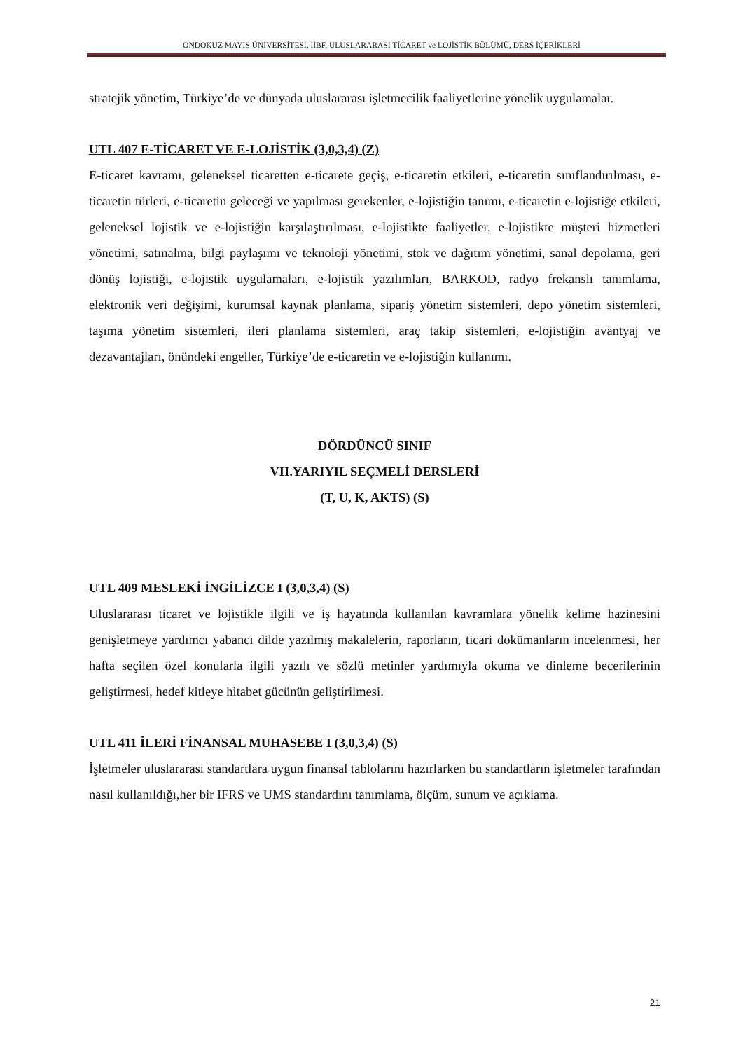ONDOKUZ MAYIS ÜNİVERSİTESİ, İİBF, ULUSLARARASI TİCARET ve LOJİSTİK BÖLÜMÜ, DERS İÇERİKLERİ
stratejik yönetim, Türkiye’de ve dünyada uluslararası işletmecilik faaliyetlerine yönelik uygulamalar.
UTL 407 E-TİCARET VE E-LOJİSTİK (3,0,3,4) (Z)
E-ticaret kavramı, geleneksel ticaretten e-ticarete geçiş, e-ticaretin etkileri, e-ticaretin sınıflandırılması, e-ticaretin türleri, e-ticaretin geleceği ve yapılması gerekenler, e-lojistiğin tanımı, e-ticaretin e-lojistiğe etkileri, geleneksel lojistik ve e-lojistiğin karşılaştırılması, e-lojistikte faaliyetler, e-lojistikte müşteri hizmetleri yönetimi, satınalma, bilgi paylaşımı ve teknoloji yönetimi, stok ve dağıtım yönetimi, sanal depolama, geri dönüş lojistiği, e-lojistik uygulamaları, e-lojistik yazılımları, BARKOD, radyo frekanslı tanımlama, elektronik veri değişimi, kurumsal kaynak planlama, sipariş yönetim sistemleri, depo yönetim sistemleri, taşıma yönetim sistemleri, ileri planlama sistemleri, araç takip sistemleri, e-lojistiğin avantyaj ve dezavantajları, önündeki engeller, Türkiye’de e-ticaretin ve e-lojistiğin kullanımı.
DÖRDÜNCÜ SINIF
VII.YARIYIL SEÇMELİ DERSLERİ
(T, U, K, AKTS) (S)
UTL 409 MESLEKİ İNGİLİZCE I (3,0,3,4) (S)
Uluslararası ticaret ve lojistikle ilgili ve iş hayatında kullanılan kavramlara yönelik kelime hazinesini genişletmeye yardımcı yabancı dilde yazılmış makalelerin, raporların, ticari dokümanların incelenmesi, her hafta seçilen özel konularla ilgili yazılı ve sözlü metinler yardımıyla okuma ve dinleme becerilerinin geliştirmesi, hedef kitleye hitabet gücünün geliştirilmesi.
UTL 411 İLERİ FİNANSAL MUHASEBE I (3,0,3,4) (S)
İşletmeler uluslararası standartlara uygun finansal tablolarını hazırlarken bu standartların işletmeler tarafından nasıl kullanıldığı,her bir IFRS ve UMS standardını tanımlama, ölçüm, sunum ve açıklama.
21